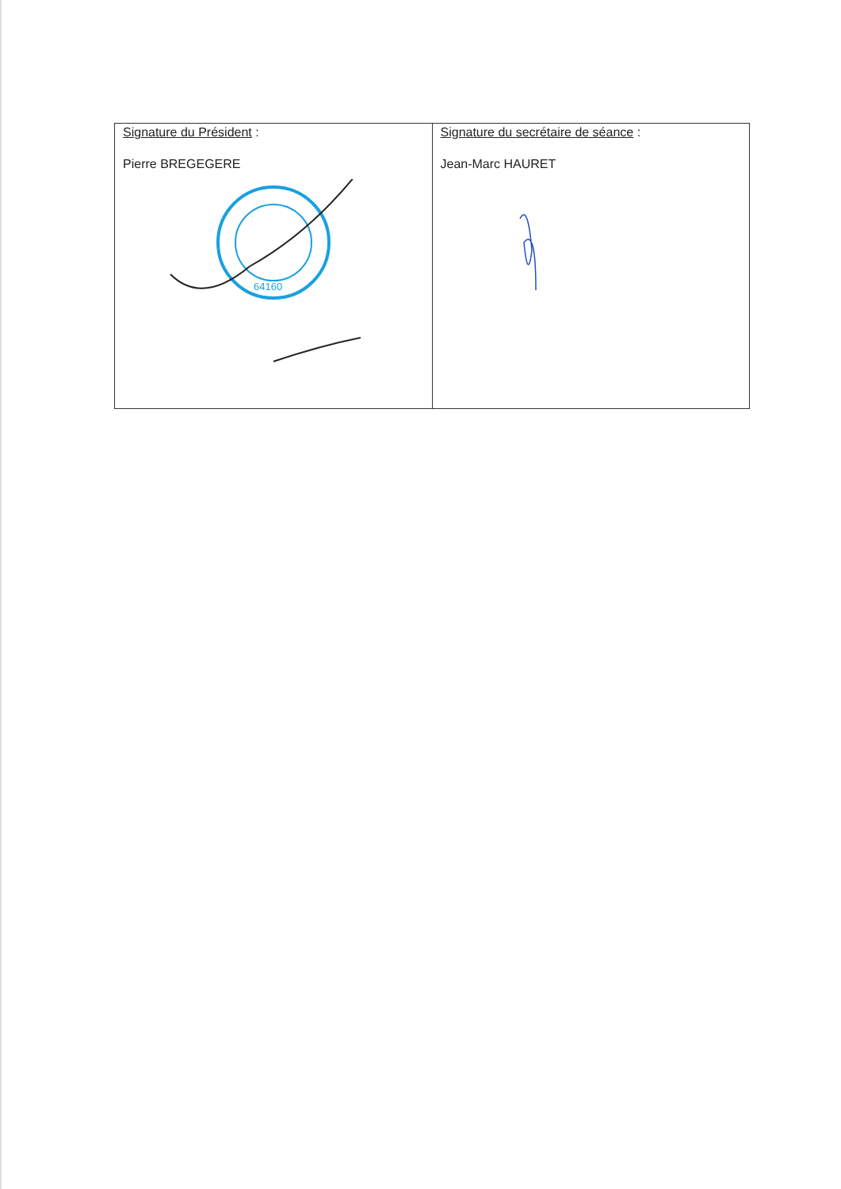| Signature du Président : Pierre BREGEGERE 64160 | Signature du secrétaire de séance : Jean-Marc HAURET |